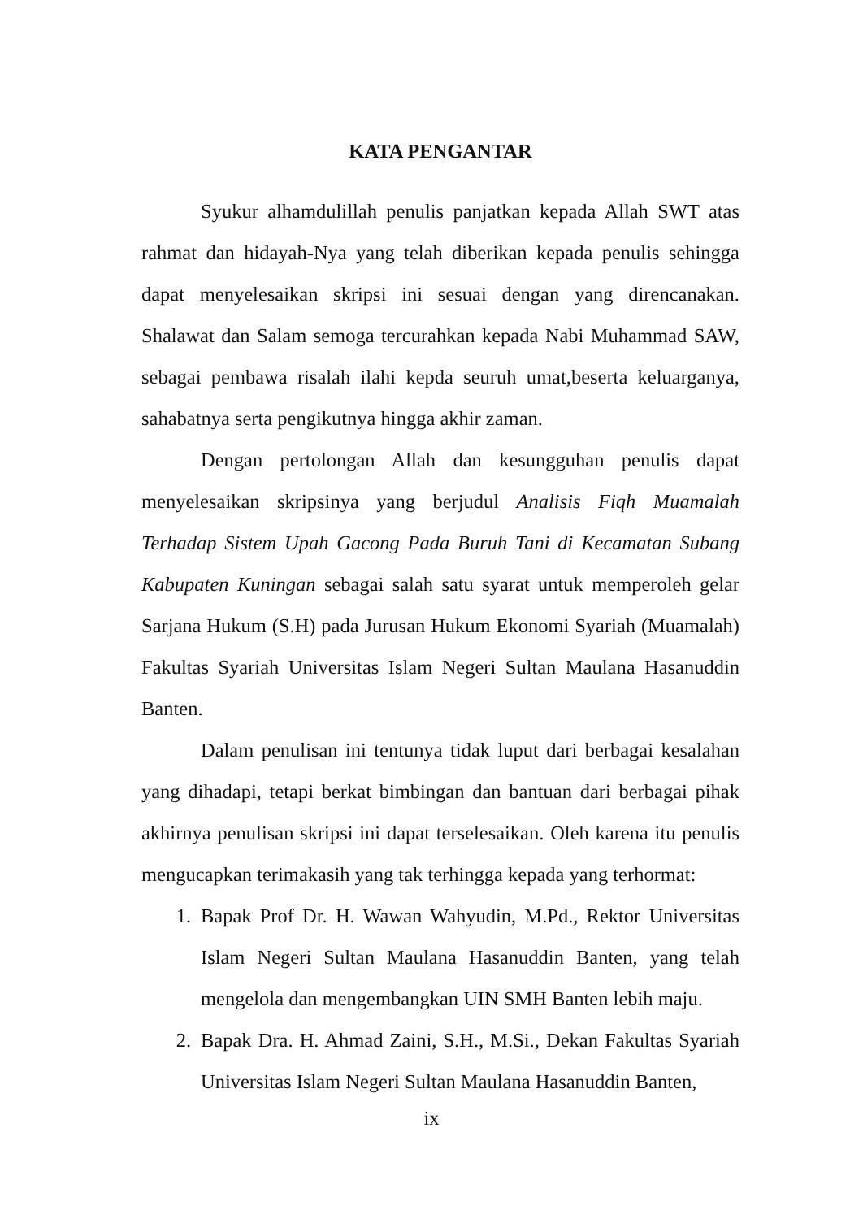KATA PENGANTAR
Syukur alhamdulillah penulis panjatkan kepada Allah SWT atas rahmat dan hidayah-Nya yang telah diberikan kepada penulis sehingga dapat menyelesaikan skripsi ini sesuai dengan yang direncanakan. Shalawat dan Salam semoga tercurahkan kepada Nabi Muhammad SAW, sebagai pembawa risalah ilahi kepda seuruh umat,beserta keluarganya, sahabatnya serta pengikutnya hingga akhir zaman.
Dengan pertolongan Allah dan kesungguhan penulis dapat menyelesaikan skripsinya yang berjudul Analisis Fiqh Muamalah Terhadap Sistem Upah Gacong Pada Buruh Tani di Kecamatan Subang Kabupaten Kuningan sebagai salah satu syarat untuk memperoleh gelar Sarjana Hukum (S.H) pada Jurusan Hukum Ekonomi Syariah (Muamalah) Fakultas Syariah Universitas Islam Negeri Sultan Maulana Hasanuddin Banten.
Dalam penulisan ini tentunya tidak luput dari berbagai kesalahan yang dihadapi, tetapi berkat bimbingan dan bantuan dari berbagai pihak akhirnya penulisan skripsi ini dapat terselesaikan. Oleh karena itu penulis mengucapkan terimakasih yang tak terhingga kepada yang terhormat:
1. Bapak Prof Dr. H. Wawan Wahyudin, M.Pd., Rektor Universitas Islam Negeri Sultan Maulana Hasanuddin Banten, yang telah mengelola dan mengembangkan UIN SMH Banten lebih maju.
2. Bapak Dra. H. Ahmad Zaini, S.H., M.Si., Dekan Fakultas Syariah Universitas Islam Negeri Sultan Maulana Hasanuddin Banten,
ix